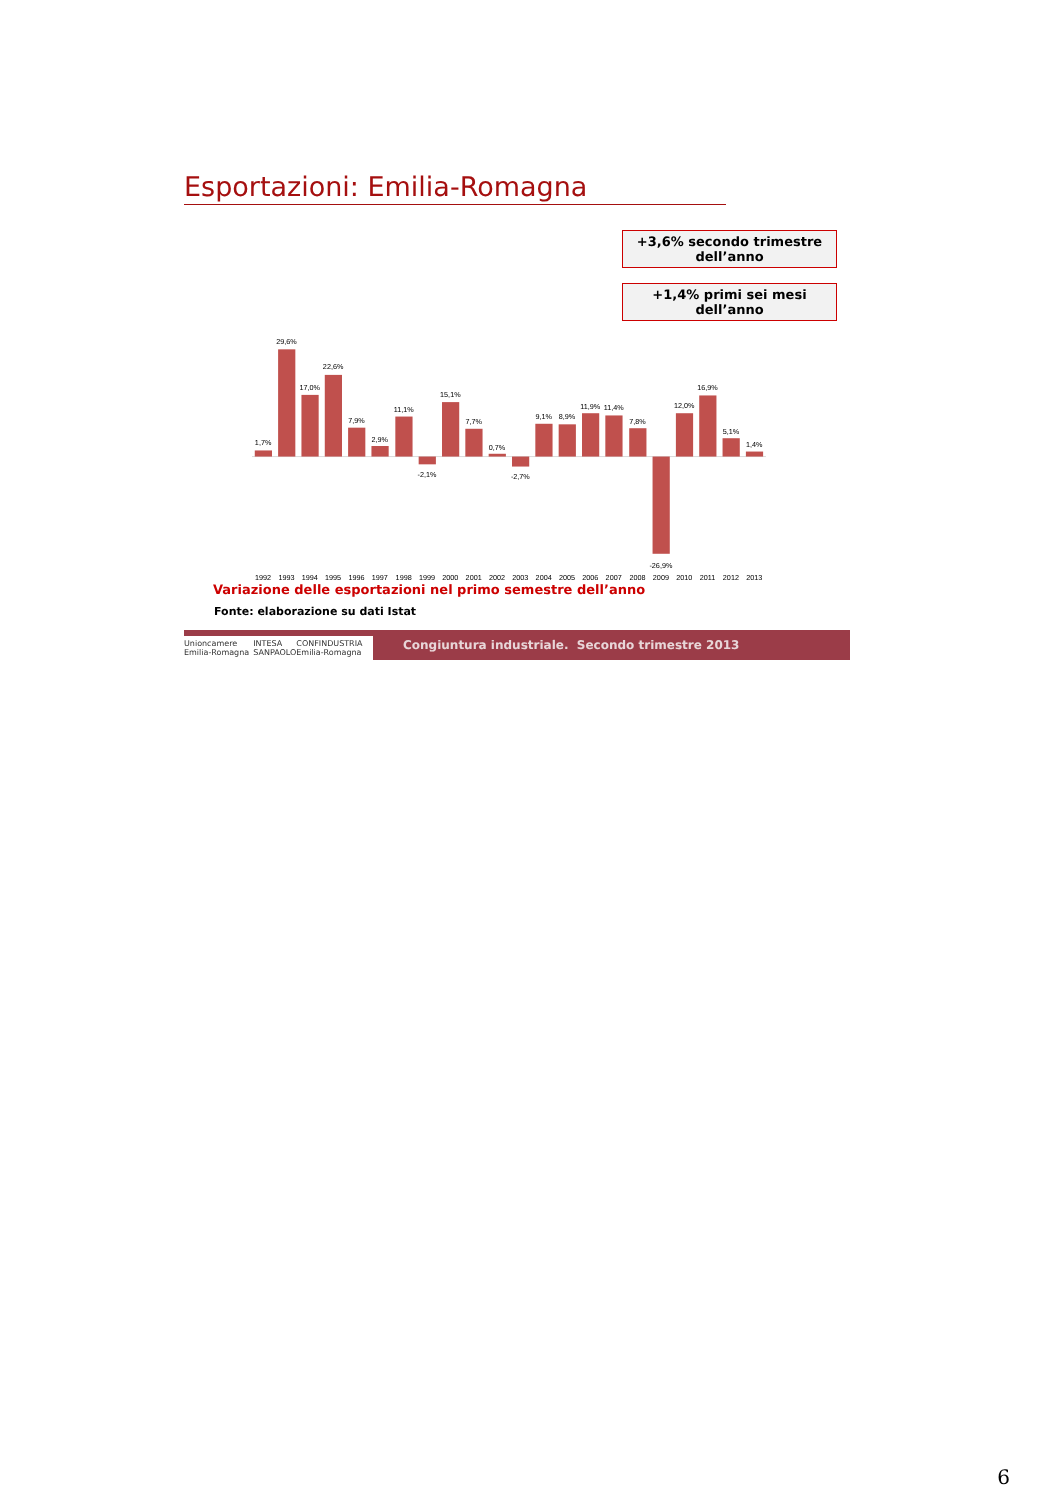Esportazioni: Emilia-Romagna
+3,6% secondo trimestre
dell’anno
+1,4% primi sei mesi
dell’anno
1,7%
29,6%
17,0%
22,6%
7,9%
2,9%
11,1%
-2,1%
15,1%
7,7%
0,7%
-2,7%
9,1%
8,9%
11,9%
11,4%
7,8%
-26,9%
12,0%
16,9%
5,1%
1,4%
1992
1993
1994
1995
1996
1997
1998
1999
2000
2001
2002
2003
2004
2005
2006
2007
2008
2009
2010
2011
2012
2013
Variazione delle esportazioni nel primo semestre dell’anno
Fonte: elaborazione su dati Istat
Unioncamere Emilia-Romagna INTESA SANPAOLO CONFINDUSTRIA Emilia-Romagna
Congiuntura industriale. Secondo trimestre 2013
6